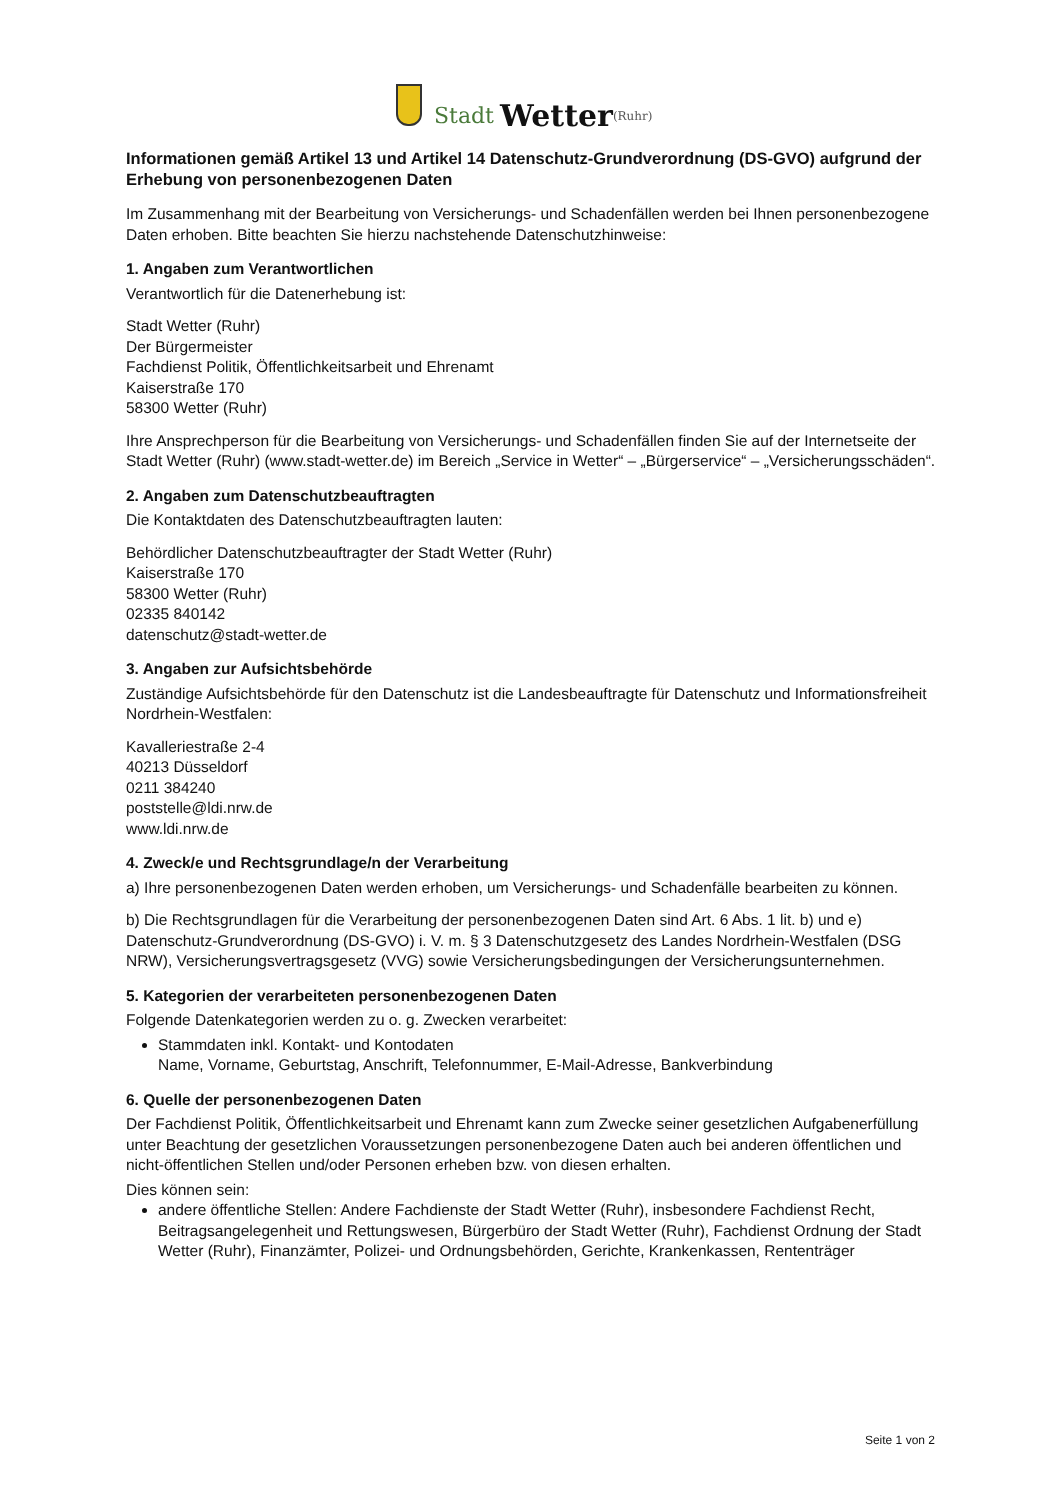Stadt Wetter (Ruhr)
Informationen gemäß Artikel 13 und Artikel 14 Datenschutz-Grundverordnung (DS-GVO) aufgrund der Erhebung von personenbezogenen Daten
Im Zusammenhang mit der Bearbeitung von Versicherungs- und Schadenfällen werden bei Ihnen personenbezogene Daten erhoben. Bitte beachten Sie hierzu nachstehende Datenschutzhinweise:
1. Angaben zum Verantwortlichen
Verantwortlich für die Datenerhebung ist:
Stadt Wetter (Ruhr)
Der Bürgermeister
Fachdienst Politik, Öffentlichkeitsarbeit und Ehrenamt
Kaiserstraße 170
58300 Wetter (Ruhr)
Ihre Ansprechperson für die Bearbeitung von Versicherungs- und Schadenfällen finden Sie auf der Internetseite der Stadt Wetter (Ruhr) (www.stadt-wetter.de) im Bereich „Service in Wetter“ – „Bürgerservice“ – „Versicherungsschäden“.
2. Angaben zum Datenschutzbeauftragten
Die Kontaktdaten des Datenschutzbeauftragten lauten:
Behördlicher Datenschutzbeauftragter der Stadt Wetter (Ruhr)
Kaiserstraße 170
58300 Wetter (Ruhr)
02335 840142
datenschutz@stadt-wetter.de
3. Angaben zur Aufsichtsbehörde
Zuständige Aufsichtsbehörde für den Datenschutz ist die Landesbeauftragte für Datenschutz und Informationsfreiheit Nordrhein-Westfalen:
Kavalleriestraße 2-4
40213 Düsseldorf
0211 384240
poststelle@ldi.nrw.de
www.ldi.nrw.de
4. Zweck/e und Rechtsgrundlage/n der Verarbeitung
a) Ihre personenbezogenen Daten werden erhoben, um Versicherungs- und Schadenfälle bearbeiten zu können.
b) Die Rechtsgrundlagen für die Verarbeitung der personenbezogenen Daten sind Art. 6 Abs. 1 lit. b) und e) Datenschutz-Grundverordnung (DS-GVO) i. V. m. § 3 Datenschutzgesetz des Landes Nordrhein-Westfalen (DSG NRW), Versicherungsvertragsgesetz (VVG) sowie Versicherungsbedingungen der Versicherungsunternehmen.
5. Kategorien der verarbeiteten personenbezogenen Daten
Folgende Datenkategorien werden zu o. g. Zwecken verarbeitet:
Stammdaten inkl. Kontakt- und Kontodaten
Name, Vorname, Geburtstag, Anschrift, Telefonnummer, E-Mail-Adresse, Bankverbindung
6. Quelle der personenbezogenen Daten
Der Fachdienst Politik, Öffentlichkeitsarbeit und Ehrenamt kann zum Zwecke seiner gesetzlichen Aufgabenerfüllung unter Beachtung der gesetzlichen Voraussetzungen personenbezogene Daten auch bei anderen öffentlichen und nicht-öffentlichen Stellen und/oder Personen erheben bzw. von diesen erhalten.
Dies können sein:
andere öffentliche Stellen: Andere Fachdienste der Stadt Wetter (Ruhr), insbesondere Fachdienst Recht, Beitragsangelegenheit und Rettungswesen, Bürgerbüro der Stadt Wetter (Ruhr), Fachdienst Ordnung der Stadt Wetter (Ruhr), Finanzämter, Polizei- und Ordnungsbehörden, Gerichte, Krankenkassen, Rententräger
Seite 1 von 2